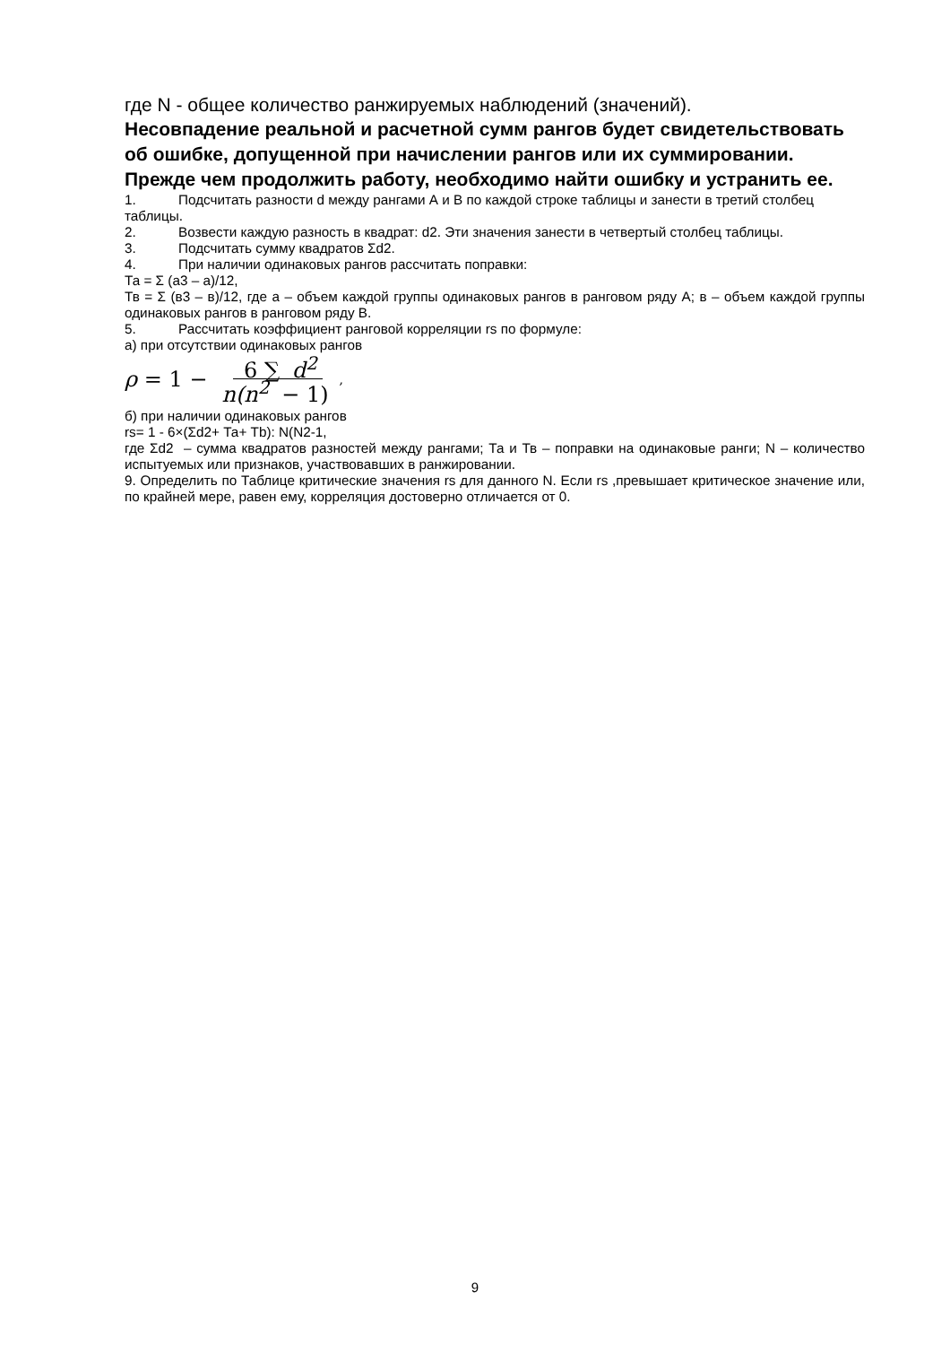где N - общее количество ранжируемых наблюдений (значений).
Несовпадение реальной и расчетной сумм рангов будет свидетельствовать об ошибке, допущенной при начислении рангов или их суммировании. Прежде чем продолжить работу, необходимо найти ошибку и устранить ее.
1. Подсчитать разности d между рангами А и В по каждой строке таблицы и занести в третий столбец таблицы.
2. Возвести каждую разность в квадрат: d2. Эти значения занести в четвертый столбец таблицы.
3. Подсчитать сумму квадратов Σd2.
4. При наличии одинаковых рангов рассчитать поправки:
Та = Σ (а3 – а)/12,
Тв = Σ (в3 – в)/12, где а – объем каждой группы одинаковых рангов в ранговом ряду А; в – объем каждой группы одинаковых рангов в ранговом ряду В.
5. Рассчитать коэффициент ранговой корреляции rs по формуле:
а) при отсутствии одинаковых рангов
ρ = 1 − 6 ∑ d<sup>2</sup> n(n<sup>2</sup> − 1),
б) при наличии одинаковых рангов
rs= 1 - 6×(Σd2+ Та+ Тb): N(N2-1,
где Σd2 – сумма квадратов разностей между рангами; Та и Тв – поправки на одинаковые ранги; N – количество испытуемых или признаков, участвовавших в ранжировании.
9. Определить по Таблице критические значения rs для данного N. Если rs ,превышает критическое значение или, по крайней мере, равен ему, корреляция достоверно отличается от 0.
9